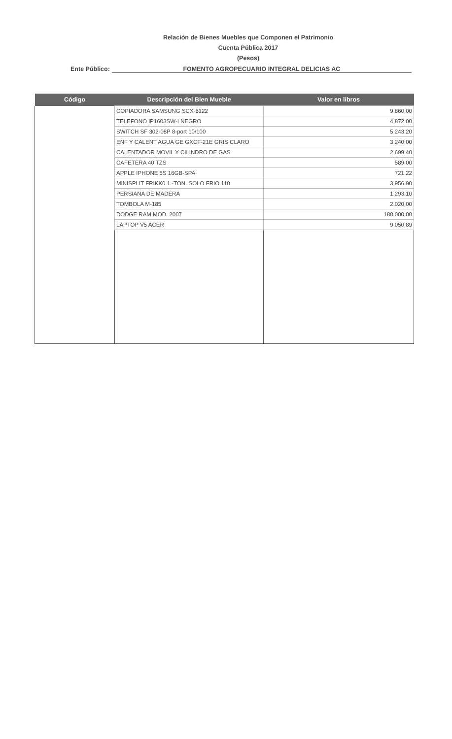Relación de Bienes Muebles que Componen el Patrimonio
Cuenta Pública 2017
(Pesos)
Ente Público: FOMENTO AGROPECUARIO INTEGRAL DELICIAS AC
| Código | Descripción del Bien Mueble | Valor en libros |
| --- | --- | --- |
| | COPIADORA SAMSUNG SCX-6122 | 9,860.00 |
| | TELEFONO IP1603SW-I NEGRO | 4,872.00 |
| | SWITCH SF 302-08P 8-port 10/100 | 5,243.20 |
| | ENF Y CALENT AGUA GE GXCF-21E GRIS CLARO | 3,240.00 |
| | CALENTADOR MOVIL Y CILINDRO DE GAS | 2,699.40 |
| | CAFETERA 40 TZS | 589.00 |
| | APPLE IPHONE 5S 16GB-SPA | 721.22 |
| | MINISPLIT FRIKK0 1.-TON. SOLO FRIO 110 | 3,956.90 |
| | PERSIANA DE MADERA | 1,293.10 |
| | TOMBOLA M-185 | 2,020.00 |
| | DODGE RAM MOD. 2007 | 180,000.00 |
| | LAPTOP V5 ACER | 9,050.89 |